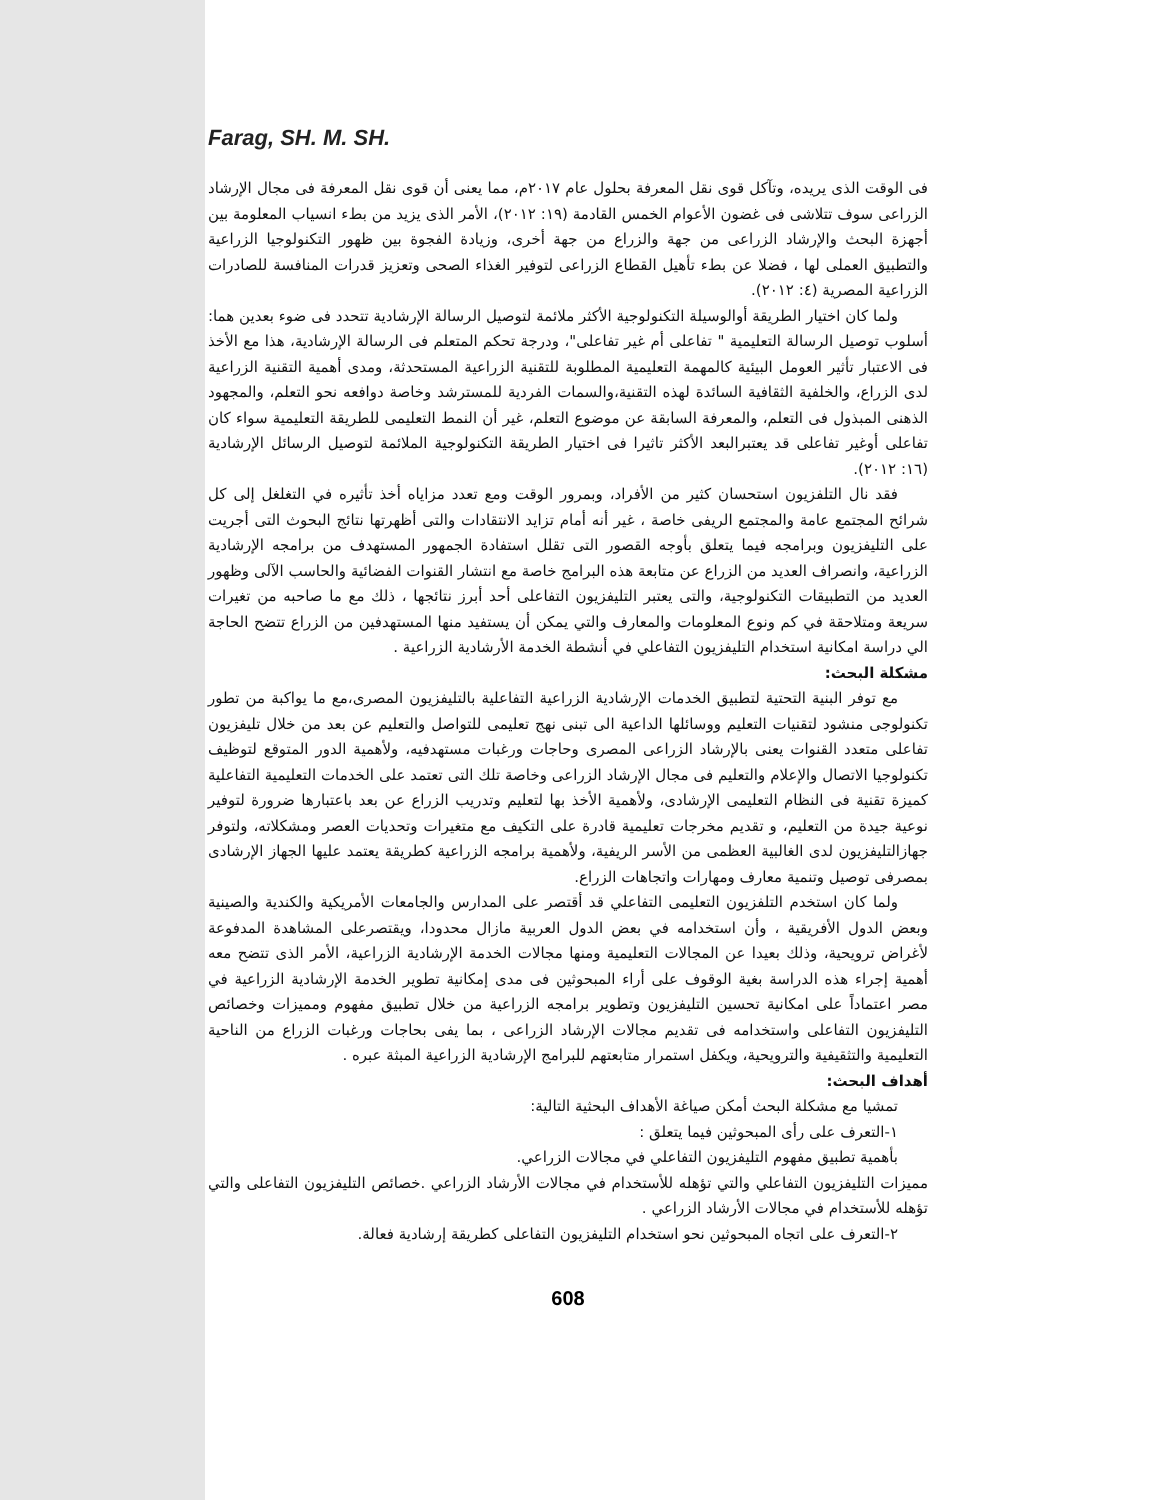Farag, SH. M. SH.
فى الوقت الذى يريده، وتآكل قوى نقل المعرفة بحلول عام ٢٠١٧م، مما يعنى أن قوى نقل المعرفة فى مجال الإرشاد الزراعى سوف تتلاشى فى غضون الأعوام الخمس القادمة (١٩: ٢٠١٢)، الأمر الذى يزيد من بطء انسياب المعلومة بين أجهزة البحث والإرشاد الزراعى من جهة والزراع من جهة أخرى، وزيادة الفجوة بين ظهور التكنولوجيا الزراعية والتطبيق العملى لها ، فضلا عن بطء تأهيل القطاع الزراعى لتوفير الغذاء الصحى وتعزيز قدرات المنافسة للصادرات الزراعية المصرية (٤: ٢٠١٢).
ولما كان اختيار الطريقة أوالوسيلة التكنولوجية الأكثر ملائمة لتوصيل الرسالة الإرشادية تتحدد فى ضوء بعدين هما: أسلوب توصيل الرسالة التعليمية " تفاعلى أم غير تفاعلى"، ودرجة تحكم المتعلم فى الرسالة الإرشادية، هذا مع الأخذ فى الاعتبار تأثير العومل البيئية كالمهمة التعليمية المطلوبة للتقنية الزراعية المستحدثة، ومدى أهمية التقنية الزراعية لدى الزراع، والخلفية الثقافية السائدة لهذه التقنية،والسمات الفردية للمسترشد وخاصة دوافعه نحو التعلم، والمجهود الذهنى المبذول فى التعلم، والمعرفة السابقة عن موضوع التعلم، غير أن النمط التعليمى للطريقة التعليمية سواء كان تفاعلى أوغير تفاعلى قد يعتبرالبعد الأكثر تاثيرا فى اختيار الطريقة التكنولوجية الملائمة لتوصيل الرسائل الإرشادية (١٦: ٢٠١٢).
فقد نال التلفزيون استحسان كثير من الأفراد، وبمرور الوقت ومع تعدد مزاياه أخذ تأثيره في التغلغل إلى كل شرائح المجتمع عامة والمجتمع الريفى خاصة ، غير أنه أمام تزايد الانتقادات والتى أظهرتها نتائج البحوث التى أجريت على التليفزيون وبرامجه فيما يتعلق بأوجه القصور التى تقلل استفادة الجمهور المستهدف من برامجه الإرشادية الزراعية، وانصراف العديد من الزراع عن متابعة هذه البرامج خاصة مع انتشار القنوات الفضائية والحاسب الآلى وظهور العديد من التطبيقات التكنولوجية، والتى يعتبر التليفزيون التفاعلى أحد أبرز نتائجها ، ذلك مع ما صاحبه من تغيرات سريعة ومتلاحقة في كم ونوع المعلومات والمعارف والتي يمكن أن يستفيد منها المستهدفين من الزراع تتضح الحاجة الي دراسة امكانية استخدام التليفزيون التفاعلي في أنشطة الخدمة الأرشادية الزراعية .
مشكلة البحث:
مع توفر البنية التحتية لتطبيق الخدمات الإرشادية الزراعية التفاعلية بالتليفزيون المصرى،مع ما يواكبة من تطور تكنولوجى منشود لتقنيات التعليم ووسائلها الداعية الى تبنى نهج تعليمى للتواصل والتعليم عن بعد من خلال تليفزيون تفاعلى متعدد القنوات يعنى بالإرشاد الزراعى المصرى وحاجات ورغبات مستهدفيه، ولأهمية الدور المتوقع لتوظيف تكنولوجيا الاتصال والإعلام والتعليم فى مجال الإرشاد الزراعى وخاصة تلك التى تعتمد على الخدمات التعليمية التفاعلية كميزة تقنية فى النظام التعليمى الإرشادى، ولأهمية الأخذ بها لتعليم وتدريب الزراع عن بعد باعتبارها ضرورة لتوفير نوعية جيدة من التعليم، و تقديم مخرجات تعليمية قادرة على التكيف مع متغيرات وتحديات العصر ومشكلاته، ولتوفر جهازالتليفزيون لدى الغالبية العظمى من الأسر الريفية، ولأهمية برامجه الزراعية كطريقة يعتمد عليها الجهاز الإرشادى بمصرفى توصيل وتنمية معارف ومهارات واتجاهات الزراع.
ولما كان استخدم التلفزيون التعليمى التفاعلي قد أقتصر على المدارس والجامعات الأمريكية والكندية والصينية وبعض الدول الأفريقية ، وأن استخدامه في بعض الدول العربية مازال محدودا، ويقتصرعلى المشاهدة المدفوعة لأغراض ترويحية، وذلك بعيدا عن المجالات التعليمية ومنها مجالات الخدمة الإرشادية الزراعية، الأمر الذى تتضح معه أهمية إجراء هذه الدراسة بغية الوقوف على أراء المبحوثين فى مدى إمكانية تطوير الخدمة الإرشادية الزراعية في مصر اعتماداً على امكانية تحسين التليفزيون وتطوير برامجه الزراعية من خلال تطبيق مفهوم ومميزات وخصائص التليفزيون التفاعلى واستخدامه فى تقديم مجالات الإرشاد الزراعى ، بما يفى بحاجات ورغبات الزراع من الناحية التعليمية والتثقيفية والترويحية، ويكفل استمرار متابعتهم للبرامج الإرشادية الزراعية المبثة عبره .
أهداف البحث:
تمشيا مع مشكلة البحث أمكن صياغة الأهداف البحثية التالية:
١-التعرف على رأى المبحوثين فيما يتعلق :
بأهمية تطبيق مفهوم التليفزيون التفاعلي في مجالات الزراعي.
مميزات التليفزيون التفاعلي والتي تؤهله للأستخدام في مجالات الأرشاد الزراعي .خصائص التليفزيون التفاعلى والتي تؤهله للأستخدام في مجالات الأرشاد الزراعي .
٢-التعرف على اتجاه المبحوثين نحو استخدام التليفزيون التفاعلى كطريقة إرشادية فعالة.
608